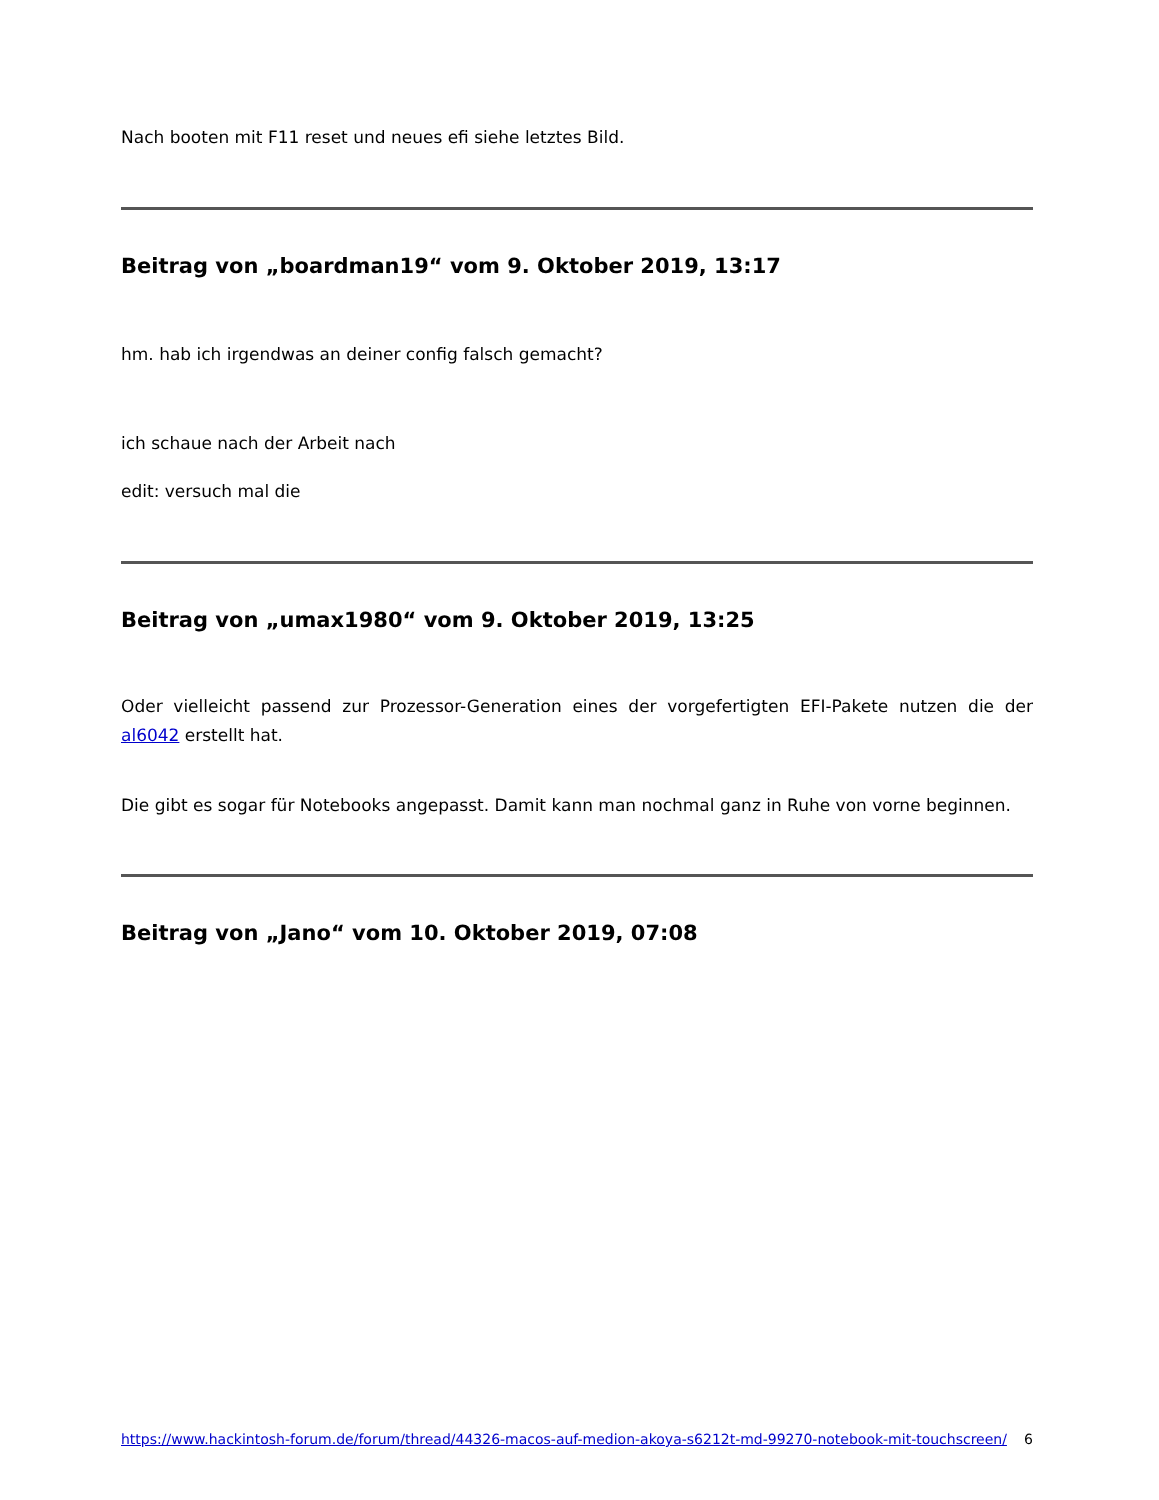Nach booten mit F11 reset und neues efi siehe letztes Bild.
Beitrag von „boardman19“ vom 9. Oktober 2019, 13:17
hm. hab ich irgendwas an deiner config falsch gemacht?
ich schaue nach der Arbeit nach
edit: versuch mal die
Beitrag von „umax1980“ vom 9. Oktober 2019, 13:25
Oder vielleicht passend zur Prozessor-Generation eines der vorgefertigten EFI-Pakete nutzen die der al6042 erstellt hat.
Die gibt es sogar für Notebooks angepasst. Damit kann man nochmal ganz in Ruhe von vorne beginnen.
Beitrag von „Jano“ vom 10. Oktober 2019, 07:08
https://www.hackintosh-forum.de/forum/thread/44326-macos-auf-medion-akoya-s6212t-md-99270-notebook-mit-touchscreen/ 6